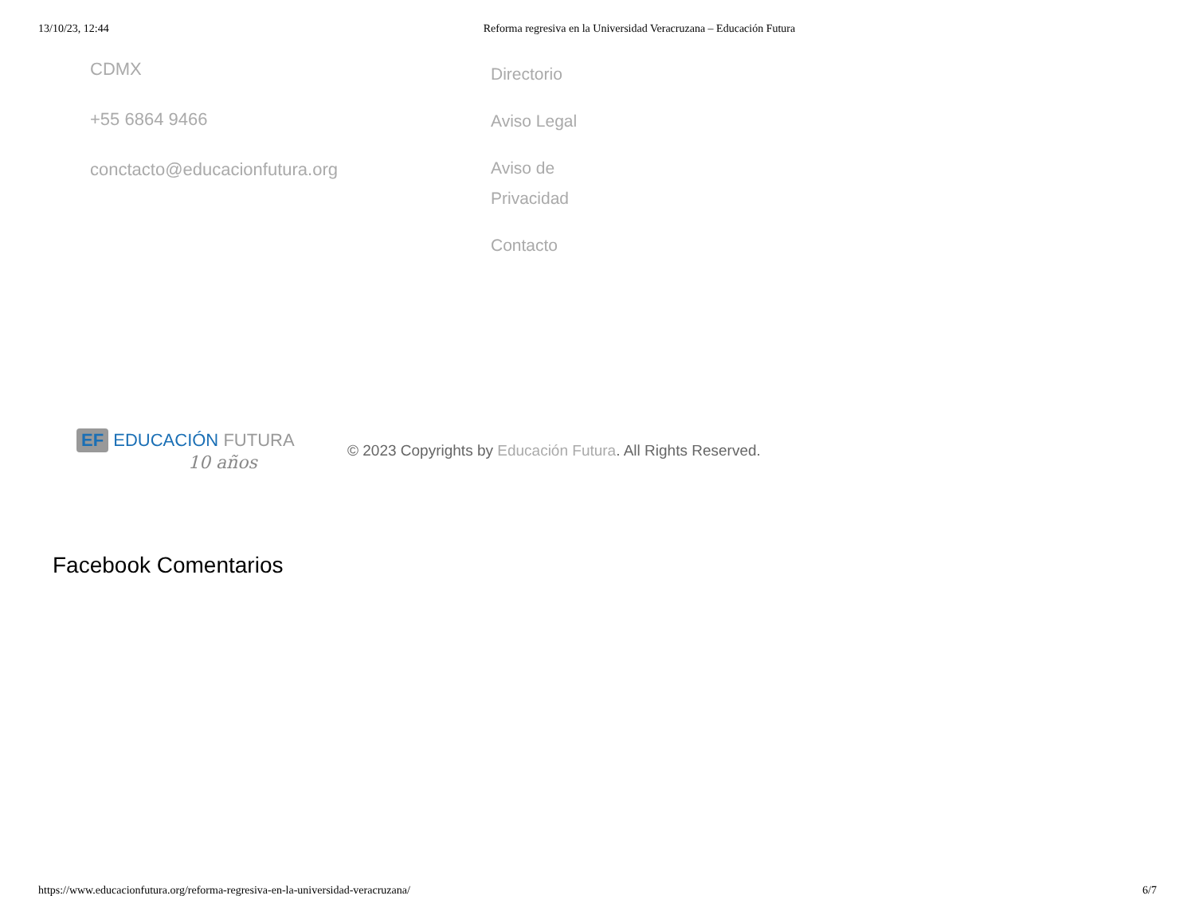13/10/23, 12:44 Reforma regresiva en la Universidad Veracruzana – Educación Futura
CDMX
+55 6864 9466
conctacto@educacionfutura.org
Directorio
Aviso Legal
Aviso de
Privacidad
Contacto
EF EDUCACIÓN FUTURA
10 años
© 2023 Copyrights by Educación Futura. All Rights Reserved.
Facebook Comentarios
https://www.educacionfutura.org/reforma-regresiva-en-la-universidad-veracruzana/ 6/7